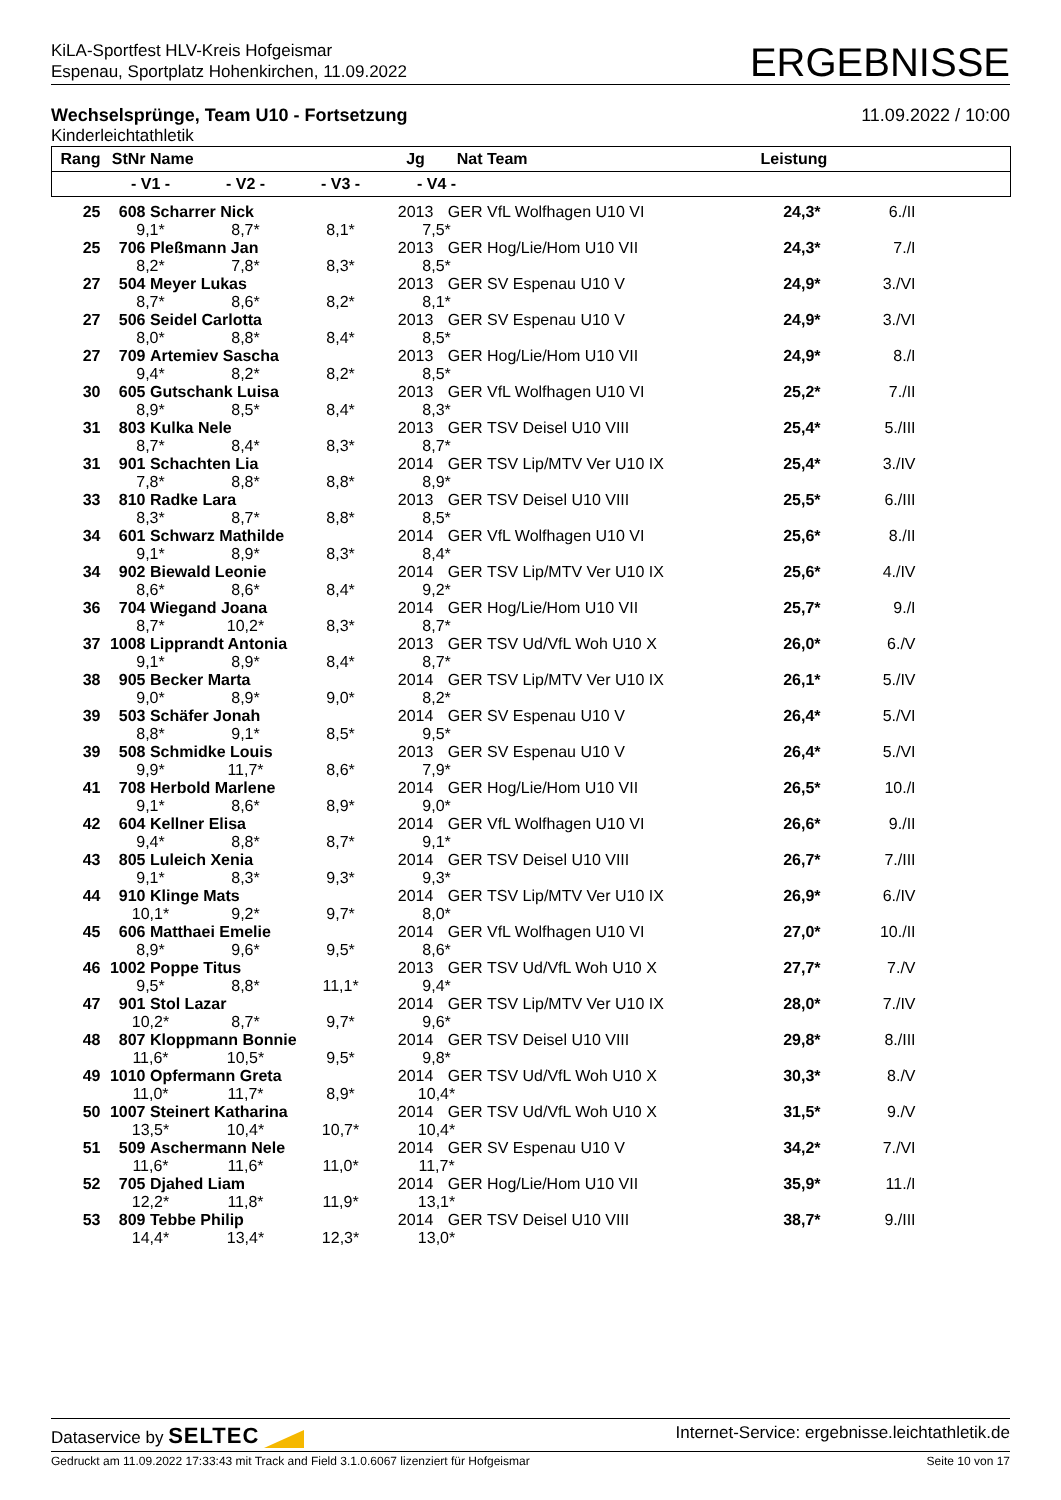KiLA-Sportfest HLV-Kreis Hofgeismar
Espenau, Sportplatz Hohenkirchen, 11.09.2022
ERGEBNISSE
Wechselsprünge, Team U10 - Fortsetzung 11.09.2022 / 10:00
Kinderleichtathletik
| Rang | StNr | Name | | | Jg | Nat | Team | Leistung | | |
| --- | --- | --- | --- | --- | --- | --- | --- | --- | --- | --- |
| | - V1 - | | - V2 - | - V3 - | - V4 - | | | | | |
| 25 | 608 | Scharrer Nick | | | 2013 | GER | VfL Wolfhagen U10 VI | 24,3* | 6./II | |
| | 9,1* | | 8,7* | 8,1* | 7,5* | | | | | |
| 25 | 706 | Pleßmann Jan | | | 2013 | GER | Hog/Lie/Hom U10 VII | 24,3* | 7./I | |
| | 8,2* | | 7,8* | 8,3* | 8,5* | | | | | |
| 27 | 504 | Meyer Lukas | | | 2013 | GER | SV Espenau U10 V | 24,9* | 3./VI | |
| | 8,7* | | 8,6* | 8,2* | 8,1* | | | | | |
| 27 | 506 | Seidel Carlotta | | | 2013 | GER | SV Espenau U10 V | 24,9* | 3./VI | |
| | 8,0* | | 8,8* | 8,4* | 8,5* | | | | | |
| 27 | 709 | Artemiev Sascha | | | 2013 | GER | Hog/Lie/Hom U10 VII | 24,9* | 8./I | |
| | 9,4* | | 8,2* | 8,2* | 8,5* | | | | | |
| 30 | 605 | Gutschank Luisa | | | 2013 | GER | VfL Wolfhagen U10 VI | 25,2* | 7./II | |
| | 8,9* | | 8,5* | 8,4* | 8,3* | | | | | |
| 31 | 803 | Kulka Nele | | | 2013 | GER | TSV Deisel U10 VIII | 25,4* | 5./III | |
| | 8,7* | | 8,4* | 8,3* | 8,7* | | | | | |
| 31 | 901 | Schachten Lia | | | 2014 | GER | TSV Lip/MTV Ver U10 IX | 25,4* | 3./IV | |
| | 7,8* | | 8,8* | 8,8* | 8,9* | | | | | |
| 33 | 810 | Radke Lara | | | 2013 | GER | TSV Deisel U10 VIII | 25,5* | 6./III | |
| | 8,3* | | 8,7* | 8,8* | 8,5* | | | | | |
| 34 | 601 | Schwarz Mathilde | | | 2014 | GER | VfL Wolfhagen U10 VI | 25,6* | 8./II | |
| | 9,1* | | 8,9* | 8,3* | 8,4* | | | | | |
| 34 | 902 | Biewald Leonie | | | 2014 | GER | TSV Lip/MTV Ver U10 IX | 25,6* | 4./IV | |
| | 8,6* | | 8,6* | 8,4* | 9,2* | | | | | |
| 36 | 704 | Wiegand Joana | | | 2014 | GER | Hog/Lie/Hom U10 VII | 25,7* | 9./I | |
| | 8,7* | | 10,2* | 8,3* | 8,7* | | | | | |
| 37 | 1008 | Lipprandt Antonia | | | 2013 | GER | TSV Ud/VfL Woh U10 X | 26,0* | 6./V | |
| | 9,1* | | 8,9* | 8,4* | 8,7* | | | | | |
| 38 | 905 | Becker Marta | | | 2014 | GER | TSV Lip/MTV Ver U10 IX | 26,1* | 5./IV | |
| | 9,0* | | 8,9* | 9,0* | 8,2* | | | | | |
| 39 | 503 | Schäfer Jonah | | | 2014 | GER | SV Espenau U10 V | 26,4* | 5./VI | |
| | 8,8* | | 9,1* | 8,5* | 9,5* | | | | | |
| 39 | 508 | Schmidke Louis | | | 2013 | GER | SV Espenau U10 V | 26,4* | 5./VI | |
| | 9,9* | | 11,7* | 8,6* | 7,9* | | | | | |
| 41 | 708 | Herbold Marlene | | | 2014 | GER | Hog/Lie/Hom U10 VII | 26,5* | 10./I | |
| | 9,1* | | 8,6* | 8,9* | 9,0* | | | | | |
| 42 | 604 | Kellner Elisa | | | 2014 | GER | VfL Wolfhagen U10 VI | 26,6* | 9./II | |
| | 9,4* | | 8,8* | 8,7* | 9,1* | | | | | |
| 43 | 805 | Luleich Xenia | | | 2014 | GER | TSV Deisel U10 VIII | 26,7* | 7./III | |
| | 9,1* | | 8,3* | 9,3* | 9,3* | | | | | |
| 44 | 910 | Klinge Mats | | | 2014 | GER | TSV Lip/MTV Ver U10 IX | 26,9* | 6./IV | |
| | 10,1* | | 9,2* | 9,7* | 8,0* | | | | | |
| 45 | 606 | Matthaei Emelie | | | 2014 | GER | VfL Wolfhagen U10 VI | 27,0* | 10./II | |
| | 8,9* | | 9,6* | 9,5* | 8,6* | | | | | |
| 46 | 1002 | Poppe Titus | | | 2013 | GER | TSV Ud/VfL Woh U10 X | 27,7* | 7./V | |
| | 9,5* | | 8,8* | 11,1* | 9,4* | | | | | |
| 47 | 901 | Stol Lazar | | | 2014 | GER | TSV Lip/MTV Ver U10 IX | 28,0* | 7./IV | |
| | 10,2* | | 8,7* | 9,7* | 9,6* | | | | | |
| 48 | 807 | Kloppmann Bonnie | | | 2014 | GER | TSV Deisel U10 VIII | 29,8* | 8./III | |
| | 11,6* | | 10,5* | 9,5* | 9,8* | | | | | |
| 49 | 1010 | Opfermann Greta | | | 2014 | GER | TSV Ud/VfL Woh U10 X | 30,3* | 8./V | |
| | 11,0* | | 11,7* | 8,9* | 10,4* | | | | | |
| 50 | 1007 | Steinert Katharina | | | 2014 | GER | TSV Ud/VfL Woh U10 X | 31,5* | 9./V | |
| | 13,5* | | 10,4* | 10,7* | 10,4* | | | | | |
| 51 | 509 | Aschermann Nele | | | 2014 | GER | SV Espenau U10 V | 34,2* | 7./VI | |
| | 11,6* | | 11,6* | 11,0* | 11,7* | | | | | |
| 52 | 705 | Djahed Liam | | | 2014 | GER | Hog/Lie/Hom U10 VII | 35,9* | 11./I | |
| | 12,2* | | 11,8* | 11,9* | 13,1* | | | | | |
| 53 | 809 | Tebbe Philip | | | 2014 | GER | TSV Deisel U10 VIII | 38,7* | 9./III | |
| | 14,4* | | 13,4* | 12,3* | 13,0* | | | | | |
Dataservice by SELTEC Internet-Service: ergebnisse.leichtathletik.de
Gedruckt am 11.09.2022 17:33:43 mit Track and Field 3.1.0.6067 lizenziert für Hofgeismar Seite 10 von 17